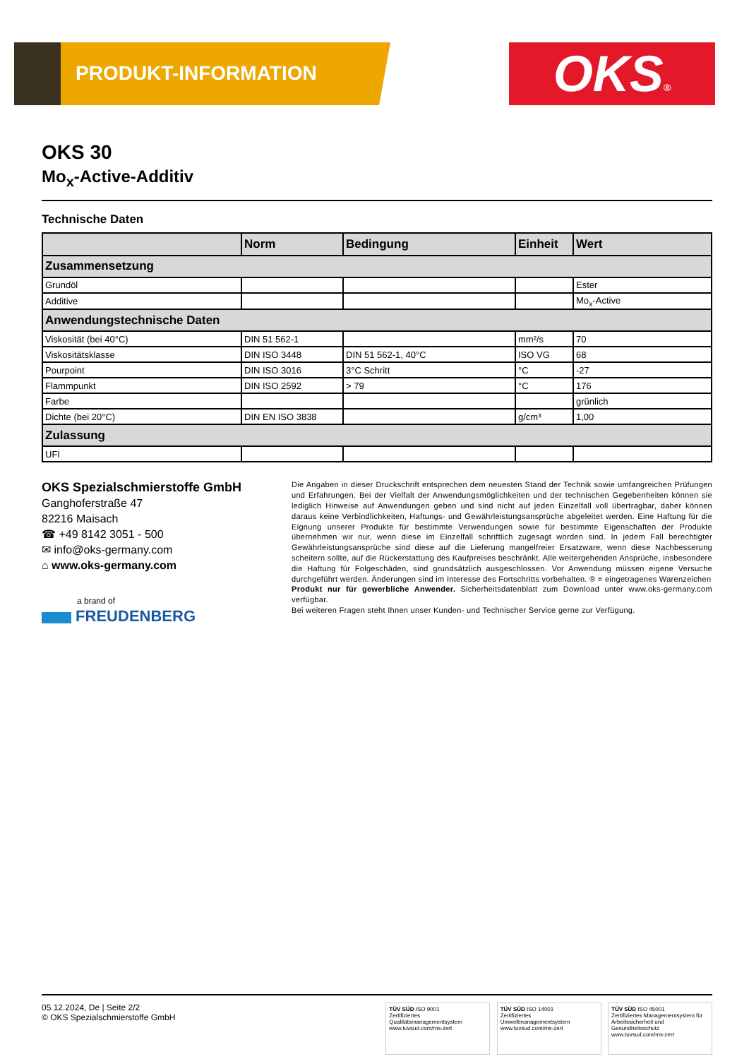PRODUKT-INFORMATION OKS®
OKS 30
Mo<sub>x</sub>-Active-Additiv
Technische Daten
| | Norm | Bedingung | Einheit | Wert |
| --- | --- | --- | --- | --- |
| Zusammensetzung | | | | |
| Grundöl | | | | Ester |
| Additive | | | | Mo<sub>x</sub>-Active |
| Anwendungstechnische Daten | | | | |
| Viskosität (bei 40°C) | DIN 51 562-1 | | mm²/s | 70 |
| Viskositätsklasse | DIN ISO 3448 | DIN 51 562-1, 40°C | ISO VG | 68 |
| Pourpoint | DIN ISO 3016 | 3°C Schritt | °C | -27 |
| Flammpunkt | DIN ISO 2592 | > 79 | °C | 176 |
| Farbe | | | | grünlich |
| Dichte (bei 20°C) | DIN EN ISO 3838 | | g/cm³ | 1,00 |
| Zulassung | | | | |
| UFI | | | | |
OKS Spezialschmierstoffe GmbH
Ganghoferstraße 47
82216 Maisach
☎ +49 8142 3051 - 500
✉ info@oks-germany.com
⌂ www.oks-germany.com
a brand of
FREUDENBERG
Die Angaben in dieser Druckschrift entsprechen dem neuesten Stand der Technik sowie umfangreichen Prüfungen und Erfahrungen. Bei der Vielfalt der Anwendungsmöglichkeiten und der technischen Gegebenheiten können sie lediglich Hinweise auf Anwendungen geben und sind nicht auf jeden Einzelfall voll übertragbar, daher können daraus keine Verbindlichkeiten, Haftungs- und Gewährleistungsansprüche abgeleitet werden. Eine Haftung für die Eignung unserer Produkte für bestimmte Verwendungen sowie für bestimmte Eigenschaften der Produkte übernehmen wir nur, wenn diese im Einzelfall schriftlich zugesagt worden sind. In jedem Fall berechtigter Gewährleistungsansprüche sind diese auf die Lieferung mangelfreier Ersatzware, wenn diese Nachbesserung scheitern sollte, auf die Rückerstattung des Kaufpreises beschränkt. Alle weitergehenden Ansprüche, insbesondere die Haftung für Folgeschäden, sind grundsätzlich ausgeschlossen. Vor Anwendung müssen eigene Versuche durchgeführt werden. Änderungen sind im Interesse des Fortschritts vorbehalten. ® = eingetragenes Warenzeichen
Produkt nur für gewerbliche Anwender. Sicherheitsdatenblatt zum Download unter www.oks-germany.com verfügbar.
Bei weiteren Fragen steht Ihnen unser Kunden- und Technischer Service gerne zur Verfügung.
05.12.2024, De | Seite 2/2
© OKS Spezialschmierstoffe GmbH
TÜV SÜD ISO 9001
Zertifiziertes Qualitätsmanagementsystem
www.tuvsud.com/ms-zert
TÜV SÜD ISO 14001
Zertifiziertes Umweltmanagementsystem
www.tuvsud.com/ms-zert
TÜV SÜD ISO 45001
Zertifiziertes Managementsystem für Arbeitssicherheit und Gesundheitsschutz
www.tuvsud.com/ms-zert